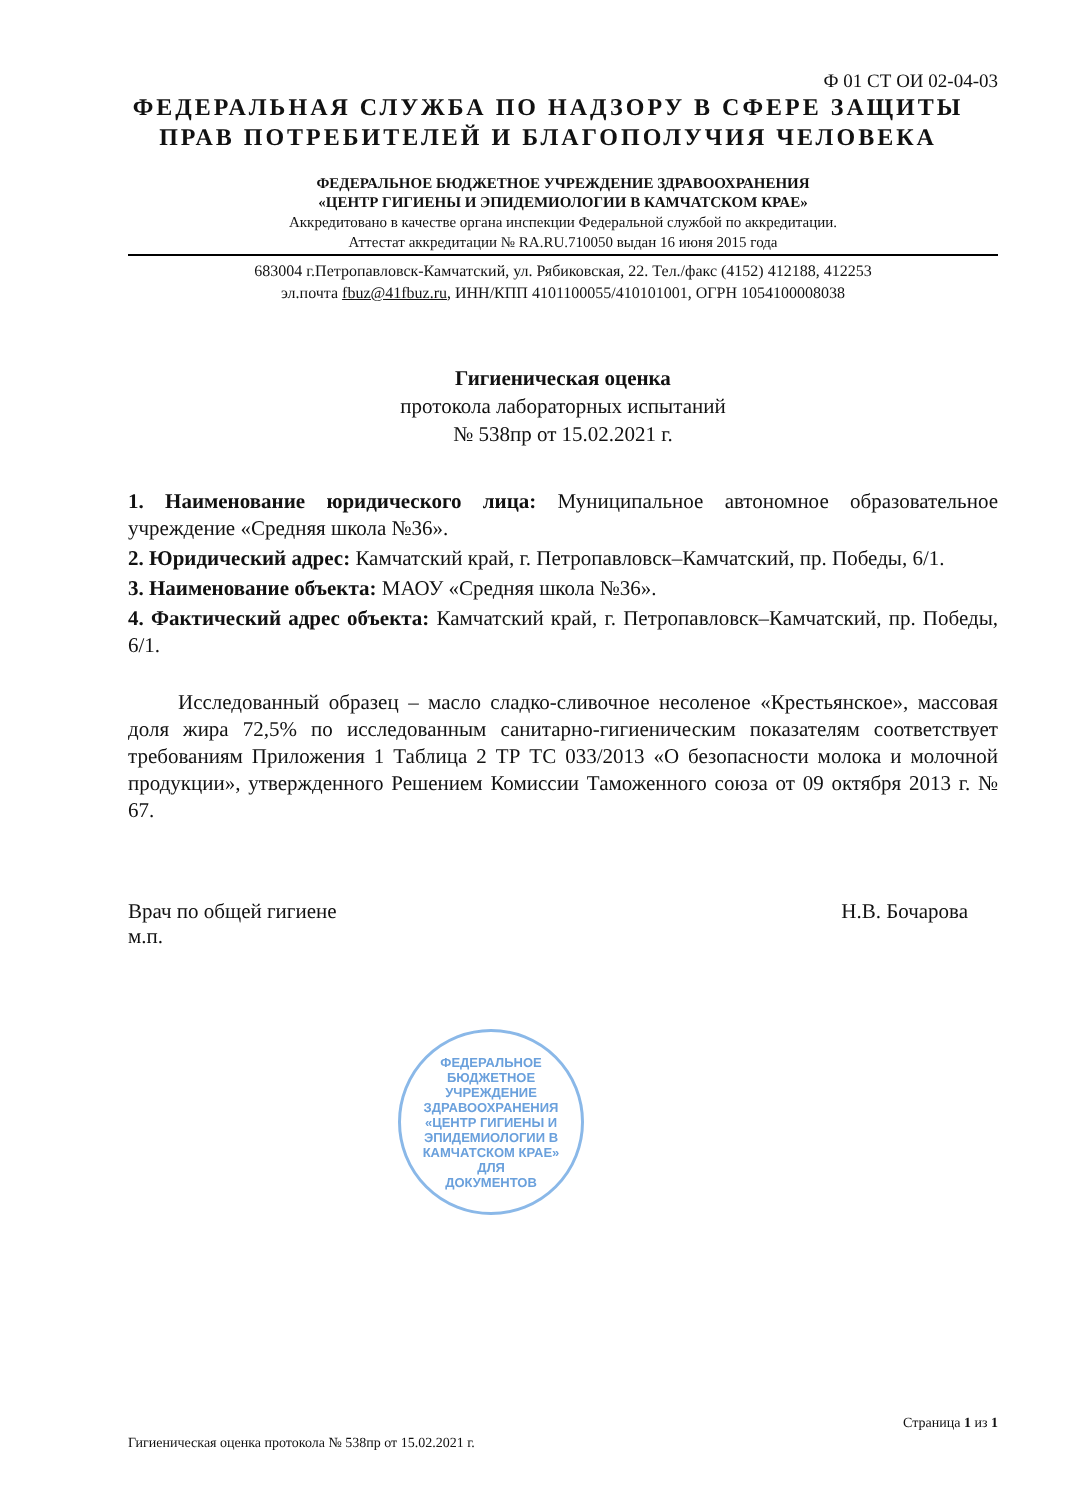Ф 01 СТ ОИ 02-04-03
ФЕДЕРАЛЬНАЯ СЛУЖБА ПО НАДЗОРУ В СФЕРЕ ЗАЩИТЫ
ПРАВ ПОТРЕБИТЕЛЕЙ И БЛАГОПОЛУЧИЯ ЧЕЛОВЕКА
ФЕДЕРАЛЬНОЕ БЮДЖЕТНОЕ УЧРЕЖДЕНИЕ ЗДРАВООХРАНЕНИЯ
«ЦЕНТР ГИГИЕНЫ И ЭПИДЕМИОЛОГИИ В КАМЧАТСКОМ КРАЕ»
Аккредитовано в качестве органа инспекции Федеральной службой по аккредитации.
Аттестат аккредитации № RA.RU.710050 выдан 16 июня 2015 года
683004 г.Петропавловск-Камчатский, ул. Рябиковская, 22. Тел./факс (4152) 412188, 412253
эл.почта fbuz@41fbuz.ru, ИНН/КПП 4101100055/410101001, ОГРН 1054100008038
Гигиеническая оценка
протокола лабораторных испытаний
№ 538пр от 15.02.2021 г.
1. Наименование юридического лица: Муниципальное автономное образовательное учреждение «Средняя школа №36».
2. Юридический адрес: Камчатский край, г. Петропавловск–Камчатский, пр. Победы, 6/1.
3. Наименование объекта: МАОУ «Средняя школа №36».
4. Фактический адрес объекта: Камчатский край, г. Петропавловск–Камчатский, пр. Победы, 6/1.
Исследованный образец – масло сладко-сливочное несоленое «Крестьянское», массовая доля жира 72,5% по исследованным санитарно-гигиеническим показателям соответствует требованиям Приложения 1 Таблица 2 ТР ТС 033/2013 «О безопасности молока и молочной продукции», утвержденного Решением Комиссии Таможенного союза от 09 октября 2013 г. № 67.
Врач по общей гигиене
м.п.
Н.В. Бочарова
ФЕДЕРАЛЬНОЕ БЮДЖЕТНОЕ УЧРЕЖДЕНИЕ ЗДРАВООХРАНЕНИЯ «ЦЕНТР ГИГИЕНЫ И ЭПИДЕМИОЛОГИИ В КАМЧАТСКОМ КРАЕ»
ДЛЯ
ДОКУМЕНТОВ
Гигиеническая оценка протокола № 538пр от 15.02.2021 г.
Страница 1 из 1